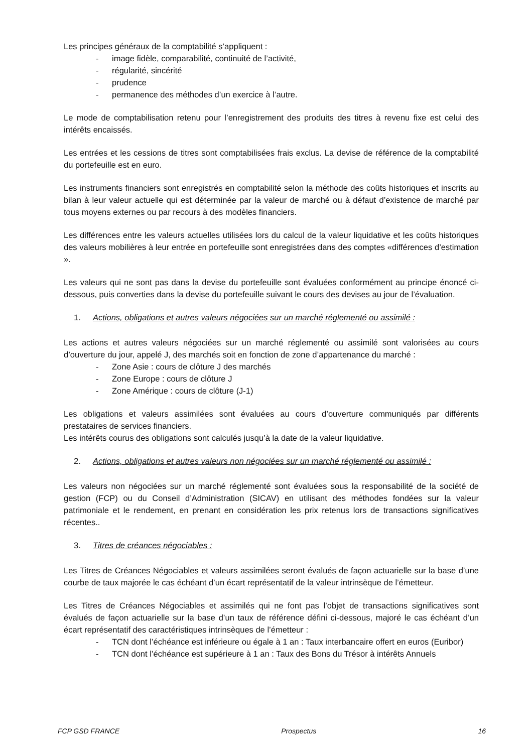Les principes généraux de la comptabilité s’appliquent :
- image fidèle, comparabilité, continuité de l’activité,
- régularité, sincérité
- prudence
- permanence des méthodes d’un exercice à l’autre.
Le mode de comptabilisation retenu pour l’enregistrement des produits des titres à revenu fixe est celui des intérêts encaissés.
Les entrées et les cessions de titres sont comptabilisées frais exclus. La devise de référence de la comptabilité du portefeuille est en euro.
Les instruments financiers sont enregistrés en comptabilité selon la méthode des coûts historiques et inscrits au bilan à leur valeur actuelle qui est déterminée par la valeur de marché ou à défaut d’existence de marché par tous moyens externes ou par recours à des modèles financiers.
Les différences entre les valeurs actuelles utilisées lors du calcul de la valeur liquidative et les coûts historiques des valeurs mobilières à leur entrée en portefeuille sont enregistrées dans des comptes «différences d’estimation ».
Les valeurs qui ne sont pas dans la devise du portefeuille sont évaluées conformément au principe énoncé ci- dessous, puis converties dans la devise du portefeuille suivant le cours des devises au jour de l’évaluation.
1. Actions, obligations et autres valeurs négociées sur un marché réglementé ou assimilé :
Les actions et autres valeurs négociées sur un marché réglementé ou assimilé sont valorisées au cours d’ouverture du jour, appelé J, des marchés soit en fonction de zone d’appartenance du marché :
- Zone Asie : cours de clôture J des marchés
- Zone Europe : cours de clôture J
- Zone Amérique : cours de clôture (J-1)
Les obligations et valeurs assimilées sont évaluées au cours d’ouverture communiqués par différents prestataires de services financiers.
Les intérêts courus des obligations sont calculés jusqu’à la date de la valeur liquidative.
2. Actions, obligations et autres valeurs non négociées sur un marché réglementé ou assimilé :
Les valeurs non négociées sur un marché réglementé sont évaluées sous la responsabilité de la société de gestion (FCP) ou du Conseil d’Administration (SICAV) en utilisant des méthodes fondées sur la valeur patrimoniale et le rendement, en prenant en considération les prix retenus lors de transactions significatives récentes..
3. Titres de créances négociables :
Les Titres de Créances Négociables et valeurs assimilées seront évalués de façon actuarielle sur la base d’une courbe de taux majorée le cas échéant d’un écart représentatif de la valeur intrinsèque de l’émetteur.
Les Titres de Créances Négociables et assimilés qui ne font pas l’objet de transactions significatives sont évalués de façon actuarielle sur la base d’un taux de référence défini ci-dessous, majoré le cas échéant d’un écart représentatif des caractéristiques intrinsèques de l’émetteur :
- TCN dont l’échéance est inférieure ou égale à 1 an : Taux interbancaire offert en euros (Euribor)
- TCN dont l’échéance est supérieure à 1 an : Taux des Bons du Trésor à intérêts Annuels
FCP GSD FRANCE Prospectus 16